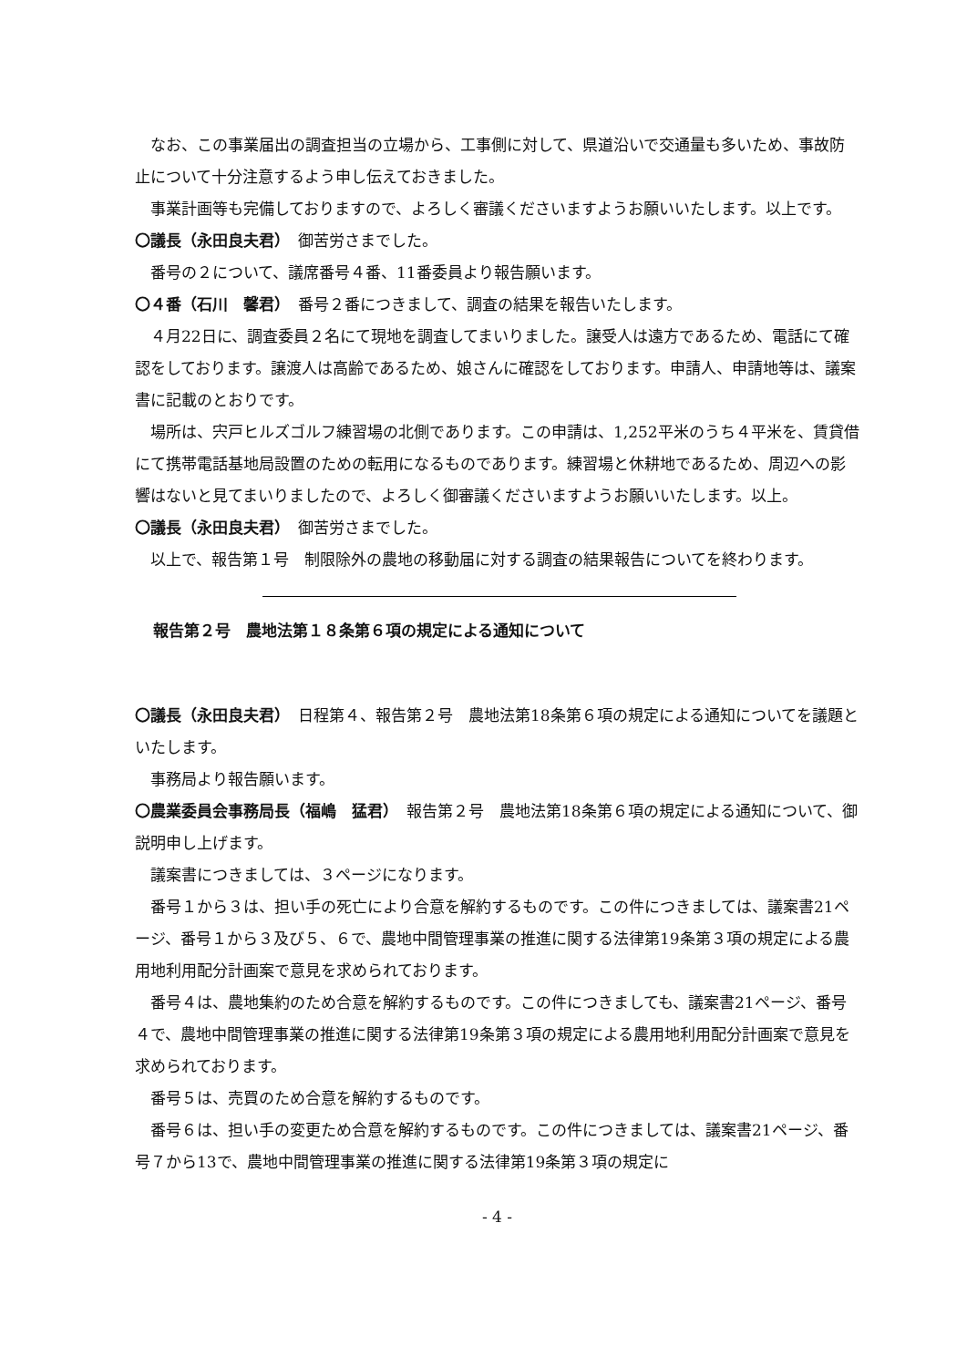なお、この事業届出の調査担当の立場から、工事側に対して、県道沿いで交通量も多いため、事故防止について十分注意するよう申し伝えておきました。
事業計画等も完備しておりますので、よろしく審議くださいますようお願いいたします。以上です。
〇議長（永田良夫君）　御苦労さまでした。
番号の２について、議席番号４番、11番委員より報告願います。
〇４番（石川　馨君）　番号２番につきまして、調査の結果を報告いたします。
４月22日に、調査委員２名にて現地を調査してまいりました。譲受人は遠方であるため、電話にて確認をしております。譲渡人は高齢であるため、娘さんに確認をしております。申請人、申請地等は、議案書に記載のとおりです。
場所は、宍戸ヒルズゴルフ練習場の北側であります。この申請は、1,252平米のうち４平米を、賃貸借にて携帯電話基地局設置のための転用になるものであります。練習場と休耕地であるため、周辺への影響はないと見てまいりましたので、よろしく御審議くださいますようお願いいたします。以上。
〇議長（永田良夫君）　御苦労さまでした。
以上で、報告第１号　制限除外の農地の移動届に対する調査の結果報告についてを終わります。
報告第２号　農地法第１８条第６項の規定による通知について
〇議長（永田良夫君）　日程第４、報告第２号　農地法第18条第６項の規定による通知についてを議題といたします。
事務局より報告願います。
〇農業委員会事務局長（福嶋　猛君）　報告第２号　農地法第18条第６項の規定による通知について、御説明申し上げます。
議案書につきましては、３ページになります。
番号１から３は、担い手の死亡により合意を解約するものです。この件につきましては、議案書21ページ、番号１から３及び５、６で、農地中間管理事業の推進に関する法律第19条第３項の規定による農用地利用配分計画案で意見を求められております。
番号４は、農地集約のため合意を解約するものです。この件につきましても、議案書21ページ、番号４で、農地中間管理事業の推進に関する法律第19条第３項の規定による農用地利用配分計画案で意見を求められております。
番号５は、売買のため合意を解約するものです。
番号６は、担い手の変更ため合意を解約するものです。この件につきましては、議案書21ページ、番号７から13で、農地中間管理事業の推進に関する法律第19条第３項の規定に
- 4 -